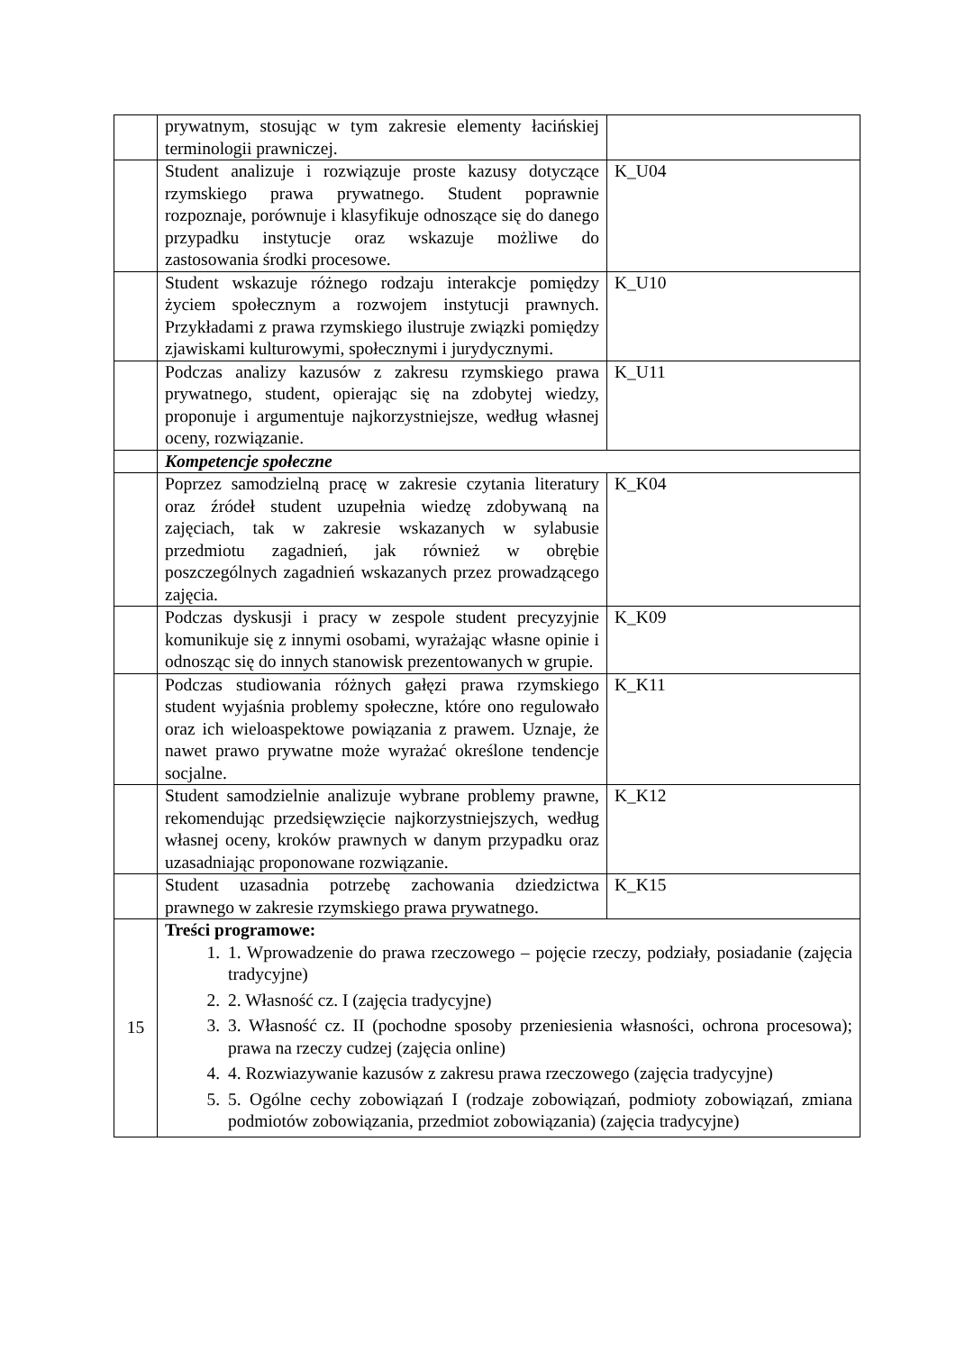| | prywatnym, stosując w tym zakresie elementy łacińskiej terminologii prawniczej. | |
| | Student analizuje i rozwiązuje proste kazusy dotyczące rzymskiego prawa prywatnego. Student poprawnie rozpoznaje, porównuje i klasyfikuje odnoszące się do danego przypadku instytucje oraz wskazuje możliwe do zastosowania środki procesowe. | K_U04 |
| | Student wskazuje różnego rodzaju interakcje pomiędzy życiem społecznym a rozwojem instytucji prawnych. Przykładami z prawa rzymskiego ilustruje związki pomiędzy zjawiskami kulturowymi, społecznymi i jurydycznymi. | K_U10 |
| | Podczas analizy kazusów z zakresu rzymskiego prawa prywatnego, student, opierając się na zdobytej wiedzy, proponuje i argumentuje najkorzystniejsze, według własnej oceny, rozwiązanie. | K_U11 |
| | Kompetencje społeczne | |
| | Poprzez samodzielną pracę w zakresie czytania literatury oraz źródeł student uzupełnia wiedzę zdobywaną na zajęciach, tak w zakresie wskazanych w sylabusie przedmiotu zagadnień, jak również w obrębie poszczególnych zagadnień wskazanych przez prowadzącego zajęcia. | K_K04 |
| | Podczas dyskusji i pracy w zespole student precyzyjnie komunikuje się z innymi osobami, wyrażając własne opinie i odnosząc się do innych stanowisk prezentowanych w grupie. | K_K09 |
| | Podczas studiowania różnych gałęzi prawa rzymskiego student wyjaśnia problemy społeczne, które ono regulowało oraz ich wieloaspektowe powiązania z prawem. Uznaje, że nawet prawo prywatne może wyrażać określone tendencje socjalne. | K_K11 |
| | Student samodzielnie analizuje wybrane problemy prawne, rekomendując przedsięwzięcie najkorzystniejszych, według własnej oceny, kroków prawnych w danym przypadku oraz uzasadniając proponowane rozwiązanie. | K_K12 |
| | Student uzasadnia potrzebę zachowania dziedzictwa prawnego w zakresie rzymskiego prawa prywatnego. | K_K15 |
| 15 | Treści programowe: 1. 1. Wprowadzenie do prawa rzeczowego – pojęcie rzeczy, podziały, posiadanie (zajęcia tradycyjne) 2. 2. Własność cz. I (zajęcia tradycyjne) 3. 3. Własność cz. II (pochodne sposoby przeniesienia własności, ochrona procesowa); prawa na rzeczy cudzej (zajęcia online) 4. 4. Rozwiazywanie kazusów z zakresu prawa rzeczowego (zajęcia tradycyjne) 5. 5. Ogólne cechy zobowiązań I (rodzaje zobowiązań, podmioty zobowiązań, zmiana podmiotów zobowiązania, przedmiot zobowiązania) (zajęcia tradycyjne) | |